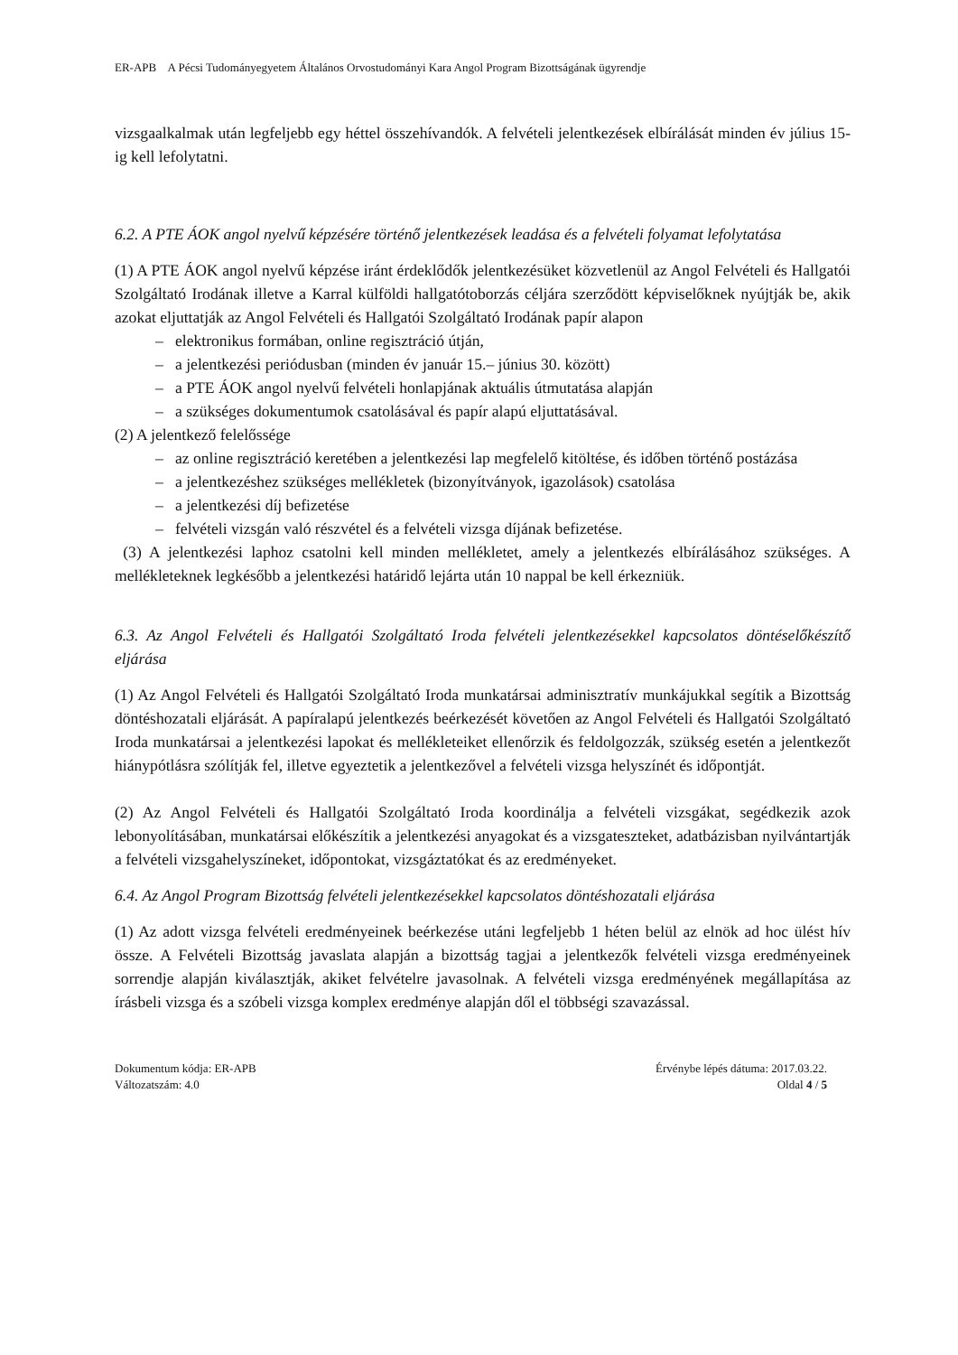ER-APB A Pécsi Tudományegyetem Általános Orvostudományi Kara Angol Program Bizottságának ügyrendje
vizsgaalkalmak után legfeljebb egy héttel összehívandók. A felvételi jelentkezések elbírálását minden év július 15-ig kell lefolytatni.
6.2. A PTE ÁOK angol nyelvű képzésére történő jelentkezések leadása és a felvételi folyamat lefolytatása
(1) A PTE ÁOK angol nyelvű képzése iránt érdeklődők jelentkezésüket közvetlenül az Angol Felvételi és Hallgatói Szolgáltató Irodának illetve a Karral külföldi hallgatótoborzás céljára szerződött képviselőknek nyújtják be, akik azokat eljuttatják az Angol Felvételi és Hallgatói Szolgáltató Irodának papír alapon
– elektronikus formában, online regisztráció útján,
– a jelentkezési periódusban (minden év január 15.– június 30. között)
– a PTE ÁOK angol nyelvű felvételi honlapjának aktuális útmutatása alapján
– a szükséges dokumentumok csatolásával és papír alapú eljuttatásával.
(2) A jelentkező felelőssége
– az online regisztráció keretében a jelentkezési lap megfelelő kitöltése, és időben történő postázása
– a jelentkezéshez szükséges mellékletek (bizonyítványok, igazolások) csatolása
– a jelentkezési díj befizetése
– felvételi vizsgán való részvétel és a felvételi vizsga díjának befizetése.
(3) A jelentkezési laphoz csatolni kell minden mellékletet, amely a jelentkezés elbírálásához szükséges. A mellékleteknek legkésőbb a jelentkezési határidő lejárta után 10 nappal be kell érkezniük.
6.3. Az Angol Felvételi és Hallgatói Szolgáltató Iroda felvételi jelentkezésekkel kapcsolatos döntéselőkészítő eljárása
(1) Az Angol Felvételi és Hallgatói Szolgáltató Iroda munkatársai adminisztratív munkájukkal segítik a Bizottság döntéshozatali eljárását. A papíralapú jelentkezés beérkezését követően az Angol Felvételi és Hallgatói Szolgáltató Iroda munkatársai a jelentkezési lapokat és mellékleteiket ellenőrzik és feldolgozzák, szükség esetén a jelentkezőt hiánypótlásra szólítják fel, illetve egyeztetik a jelentkezővel a felvételi vizsga helyszínét és időpontját.
(2) Az Angol Felvételi és Hallgatói Szolgáltató Iroda koordinálja a felvételi vizsgákat, segédkezik azok lebonyolításában, munkatársai előkészítik a jelentkezési anyagokat és a vizsgateszteket, adatbázisban nyilvántartják a felvételi vizsgahelyszíneket, időpontokat, vizsgáztatókat és az eredményeket.
6.4. Az Angol Program Bizottság felvételi jelentkezésekkel kapcsolatos döntéshozatali eljárása
(1) Az adott vizsga felvételi eredményeinek beérkezése utáni legfeljebb 1 héten belül az elnök ad hoc ülést hív össze. A Felvételi Bizottság javaslata alapján a bizottság tagjai a jelentkezők felvételi vizsga eredményeinek sorrendje alapján kiválasztják, akiket felvételre javasolnak. A felvételi vizsga eredményének megállapítása az írásbeli vizsga és a szóbeli vizsga komplex eredménye alapján dől el többségi szavazással.
Dokumentum kódja: ER-APB
Változatszám: 4.0
Érvénybe lépés dátuma: 2017.03.22.
Oldal 4 / 5